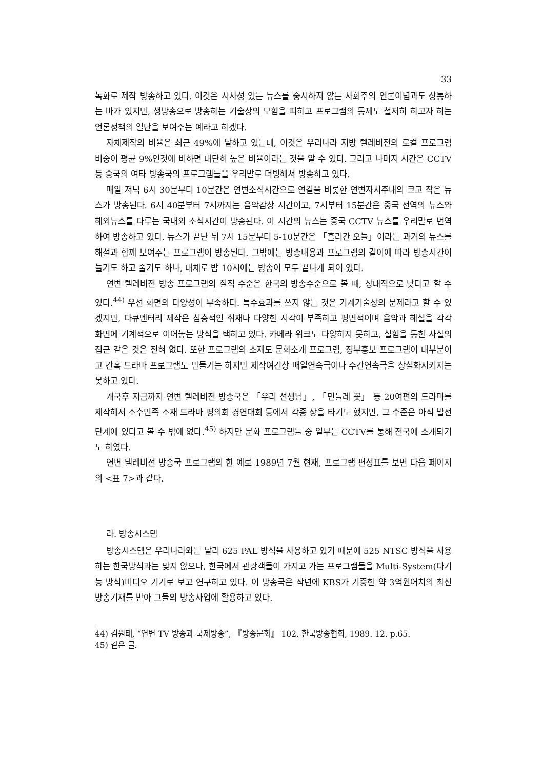33
녹화로 제작 방송하고 있다. 이것은 시사성 있는 뉴스를 중시하지 않는 사회주의 언론이념과도 상통하는 바가 있지만, 생방송으로 방송하는 기술상의 모험을 피하고 프로그램의 통제도 철저히 하고자 하는 언론정책의 일단을 보여주는 예라고 하겠다.
자체제작의 비율은 최근 49%에 달하고 있는데, 이것은 우리나라 지방 텔레비전의 로컬 프로그램 비중이 평균 9%인것에 비하면 대단히 높은 비율이라는 것을 알 수 있다. 그리고 나머지 시간은 CCTV 등 중국의 여타 방송국의 프로그램들을 우리말로 더빙해서 방송하고 있다.
매일 저녁 6시 30분부터 10분간은 연변소식시간으로 연길을 비롯한 연변자치주내의 크고 작은 뉴스가 방송된다. 6시 40분부터 7시까지는 음악감상 시간이고, 7시부터 15분간은 중국 전역의 뉴스와 해외뉴스를 다루는 국내외 소식시간이 방송된다. 이 시간의 뉴스는 중국 CCTV 뉴스를 우리말로 번역하여 방송하고 있다. 뉴스가 끝난 뒤 7시 15분부터 5-10분간은 「흘러간 오늘」이라는 과거의 뉴스를 해설과 함께 보여주는 프로그램이 방송된다. 그밖에는 방송내용과 프로그램의 길이에 따라 방송시간이 늘기도 하고 줄기도 하나, 대체로 밤 10시에는 방송이 모두 끝나게 되어 있다.
연변 텔레비전 방송 프로그램의 질적 수준은 한국의 방송수준으로 볼 때, 상대적으로 낮다고 할 수 있다.<sup>44)</sup> 우선 화면의 다양성이 부족하다. 특수효과를 쓰지 않는 것은 기계기술상의 문제라고 할 수 있겠지만, 다큐멘터리 제작은 심층적인 취재나 다양한 시각이 부족하고 평면적이며 음악과 해설을 각각 화면에 기계적으로 이어놓는 방식을 택하고 있다. 카메라 워크도 다양하지 못하고, 실험을 통한 사실의 접근 같은 것은 전혀 없다. 또한 프로그램의 소재도 문화소개 프로그램, 정부홍보 프로그램이 대부분이고 간혹 드라마 프로그램도 만들기는 하지만 제작여건상 매일연속극이나 주간연속극을 상설화시키지는 못하고 있다.
개국후 지금까지 연변 텔레비전 방송국은 「우리 선생님」, 「민들레 꽃」 등 20여편의 드라마를 제작해서 소수민족 소재 드라마 평의회 경연대회 등에서 각종 상을 타기도 했지만, 그 수준은 아직 발전단계에 있다고 볼 수 밖에 없다.<sup>45)</sup> 하지만 문화 프로그램들 중 일부는 CCTV를 통해 전국에 소개되기도 하였다.
연변 텔레비전 방송국 프로그램의 한 예로 1989년 7월 현재, 프로그램 편성표를 보면 다음 페이지의 <표 7>과 같다.
라. 방송시스템
방송시스템은 우리나라와는 달리 625 PAL 방식을 사용하고 있기 때문에 525 NTSC 방식을 사용하는 한국방식과는 맞지 않으나, 한국에서 관광객들이 가지고 가는 프로그램들을 Multi-System(다기능 방식)비디오 기기로 보고 연구하고 있다. 이 방송국은 작년에 KBS가 기증한 약 3억원어치의 최신 방송기재를 받아 그들의 방송사업에 활용하고 있다.
44) 김원태, “연변 TV 방송과 국제방송”, 『방송문화』 102, 한국방송협회, 1989. 12. p.65.
45) 같은 글.